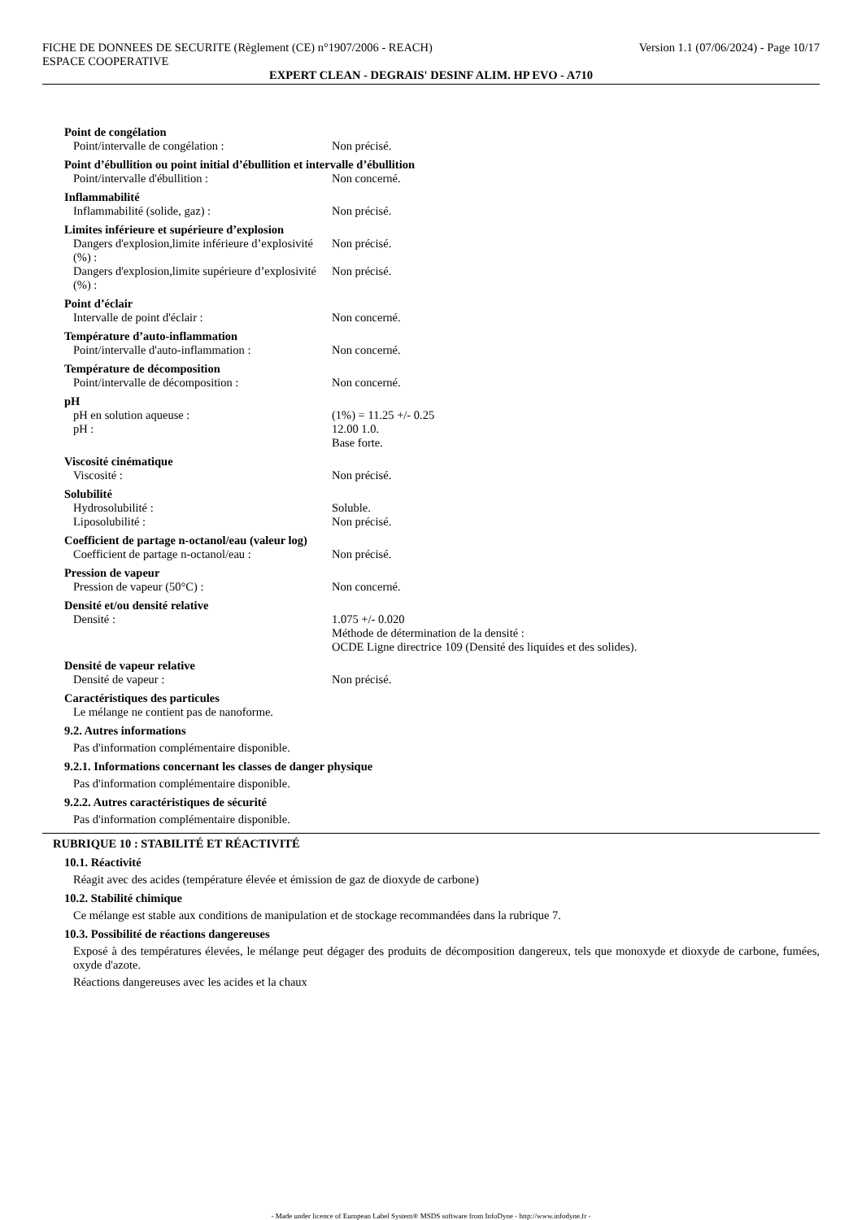FICHE DE DONNEES DE SECURITE (Règlement (CE) n°1907/2006 - REACH)
ESPACE COOPERATIVE
Version 1.1 (07/06/2024) - Page 10/17
EXPERT CLEAN - DEGRAIS' DESINF ALIM. HP EVO - A710
Point de congélation
Point/intervalle de congélation : Non précisé.
Point d’ébullition ou point initial d’ébullition et intervalle d’ébullition
Point/intervalle d'ébullition : Non concerné.
Inflammabilité
Inflammabilité (solide, gaz) : Non précisé.
Limites inférieure et supérieure d’explosion
Dangers d'explosion,limite inférieure d’explosivité (%) :
Non précisé.
Dangers d'explosion,limite supérieure d’explosivité (%) :
Non précisé.
Point d’éclair
Intervalle de point d'éclair : Non concerné.
Température d’auto-inflammation
Point/intervalle d'auto-inflammation :
Non concerné.
Température de décomposition
Point/intervalle de décomposition : Non concerné.
pH
pH en solution aqueuse : (1%) = 11.25 +/- 0.25
pH : 12.00 1.0.
Base forte.
Viscosité cinématique
Viscosité : Non précisé.
Solubilité
Hydrosolubilité : Soluble.
Liposolubilité : Non précisé.
Coefficient de partage n-octanol/eau (valeur log)
Coefficient de partage n-octanol/eau :
Non précisé.
Pression de vapeur
Pression de vapeur (50°C) : Non concerné.
Densité et/ou densité relative
Densité : 1.075 +/- 0.020
Méthode de détermination de la densité :
OCDE Ligne directrice 109 (Densité des liquides et des solides).
Densité de vapeur relative
Densité de vapeur : Non précisé.
Caractéristiques des particules
Le mélange ne contient pas de nanoforme.
9.2. Autres informations
Pas d'information complémentaire disponible.
9.2.1. Informations concernant les classes de danger physique
Pas d'information complémentaire disponible.
9.2.2. Autres caractéristiques de sécurité
Pas d'information complémentaire disponible.
RUBRIQUE 10 : STABILITÉ ET RÉACTIVITÉ
10.1. Réactivité
Réagit avec des acides (température élevée et émission de gaz de dioxyde de carbone)
10.2. Stabilité chimique
Ce mélange est stable aux conditions de manipulation et de stockage recommandées dans la rubrique 7.
10.3. Possibilité de réactions dangereuses
Exposé à des températures élevées, le mélange peut dégager des produits de décomposition dangereux, tels que monoxyde et dioxyde de carbone, fumées, oxyde d'azote.
Réactions dangereuses avec les acides et la chaux
- Made under licence of European Label System® MSDS software from InfoDyne - http://www.infodyne.fr -